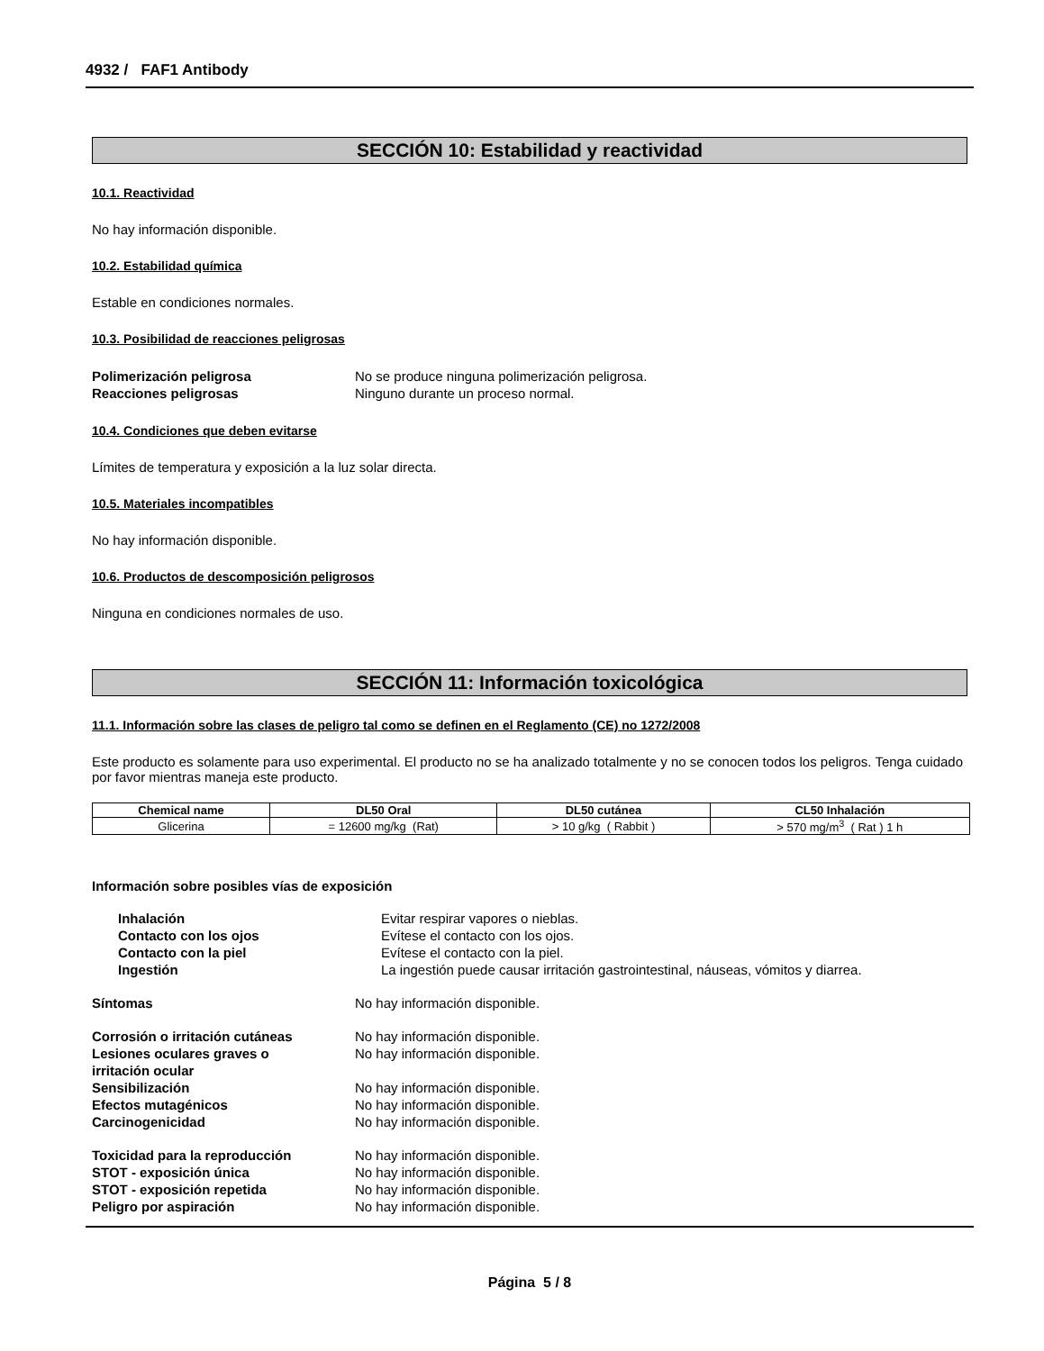4932 / FAF1 Antibody
SECCIÓN 10: Estabilidad y reactividad
10.1. Reactividad
No hay información disponible.
10.2. Estabilidad química
Estable en condiciones normales.
10.3. Posibilidad de reacciones peligrosas
| Polimerización peligrosa | No se produce ninguna polimerización peligrosa. |
| Reacciones peligrosas | Ninguno durante un proceso normal. |
10.4. Condiciones que deben evitarse
Límites de temperatura y exposición a la luz solar directa.
10.5. Materiales incompatibles
No hay información disponible.
10.6. Productos de descomposición peligrosos
Ninguna en condiciones normales de uso.
SECCIÓN 11: Información toxicológica
11.1. Información sobre las clases de peligro tal como se definen en el Reglamento (CE) no 1272/2008
Este producto es solamente para uso experimental. El producto no se ha analizado totalmente y no se conocen todos los peligros. Tenga cuidado por favor mientras maneja este producto.
| Chemical name | DL50 Oral | DL50 cutánea | CL50 Inhalación |
| --- | --- | --- | --- |
| Glicerina | = 12600 mg/kg (Rat) | > 10 g/kg ( Rabbit ) | > 570 mg/m<sup>3</sup> ( Rat ) 1 h |
Información sobre posibles vías de exposición
| Inhalación | Evitar respirar vapores o nieblas. |
| Contacto con los ojos | Evítese el contacto con los ojos. |
| Contacto con la piel | Evítese el contacto con la piel. |
| Ingestión | La ingestión puede causar irritación gastrointestinal, náuseas, vómitos y diarrea. |
| Síntomas | No hay información disponible. |
| Corrosión o irritación cutáneas | No hay información disponible. |
| Lesiones oculares graves o irritación ocular | No hay información disponible. |
| Sensibilización | No hay información disponible. |
| Efectos mutagénicos | No hay información disponible. |
| Carcinogenicidad | No hay información disponible. |
| Toxicidad para la reproducción | No hay información disponible. |
| STOT - exposición única | No hay información disponible. |
| STOT - exposición repetida | No hay información disponible. |
| Peligro por aspiración | No hay información disponible. |
Página 5 / 8